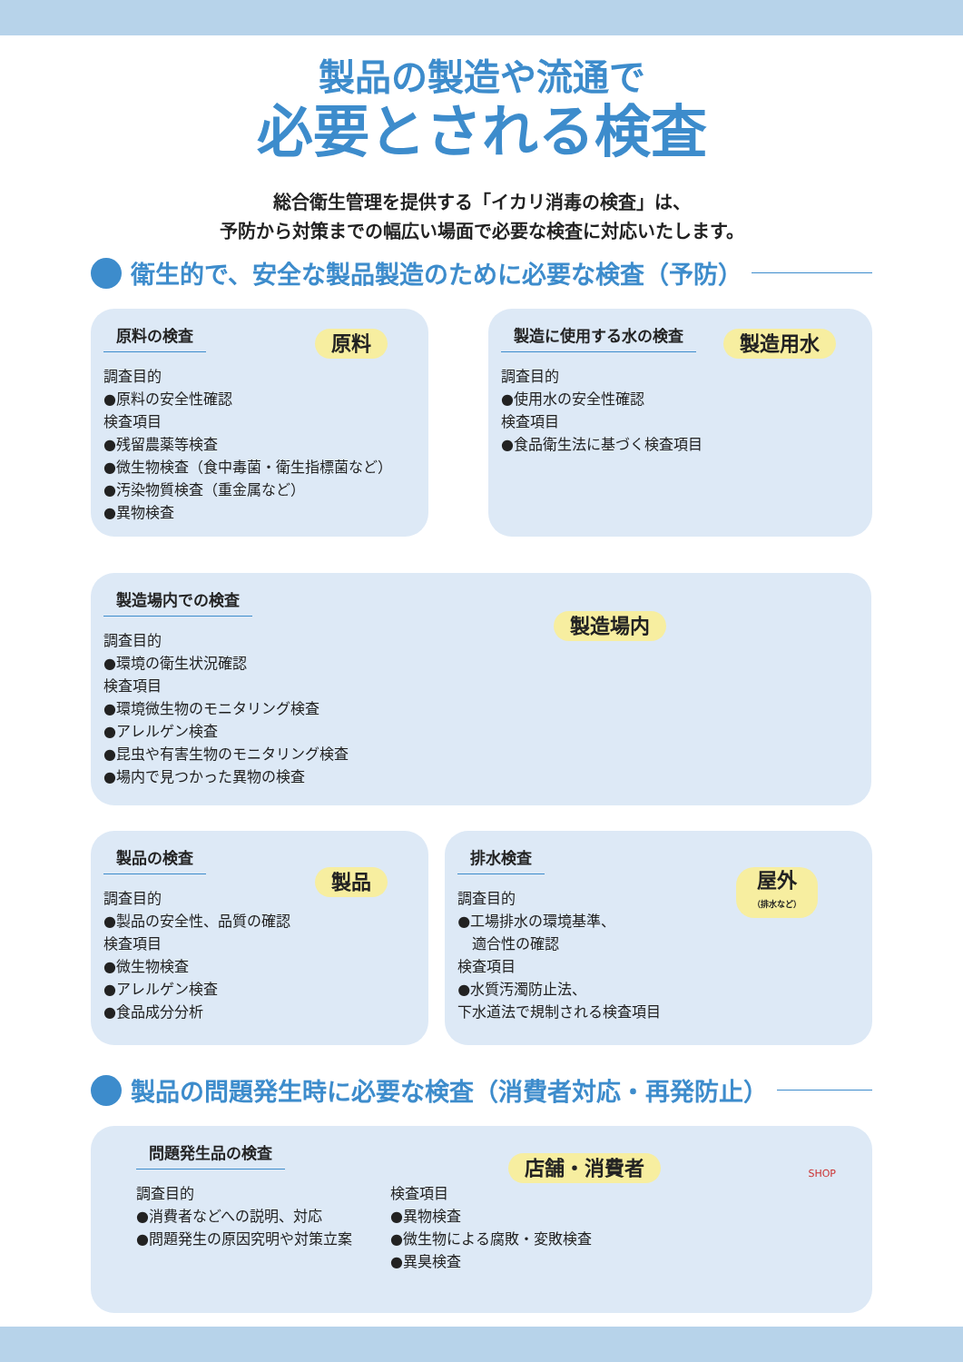製品の製造や流通で
必要とされる検査
総合衛生管理を提供する「イカリ消毒の検査」は、
予防から対策までの幅広い場面で必要な検査に対応いたします。
衛生的で、安全な製品製造のために必要な検査（予防）
原料の検査 原料
調査目的
●原料の安全性確認
検査項目
●残留農薬等検査
●微生物検査（食中毒菌・衛生指標菌など）
●汚染物質検査（重金属など）
●異物検査
製造に使用する水の検査 製造用水
調査目的
●使用水の安全性確認
検査項目
●食品衛生法に基づく検査項目
製造場内での検査
製造場内
調査目的
●環境の衛生状況確認
検査項目
●環境微生物のモニタリング検査
●アレルゲン検査
●昆虫や有害生物のモニタリング検査
●場内で見つかった異物の検査
製品の検査
製品
調査目的
●製品の安全性、品質の確認
検査項目
●微生物検査
●アレルゲン検査
●食品成分分析
排水検査
屋外
（排水など）
調査目的
●工場排水の環境基準、
　適合性の確認
検査項目
●水質汚濁防止法、
下水道法で規制される検査項目
製品の問題発生時に必要な検査（消費者対応・再発防止）
問題発生品の検査
店舗・消費者
調査目的
●消費者などへの説明、対応
●問題発生の原因究明や対策立案
検査項目
●異物検査
●微生物による腐敗・変敗検査
●異臭検査
SHOP